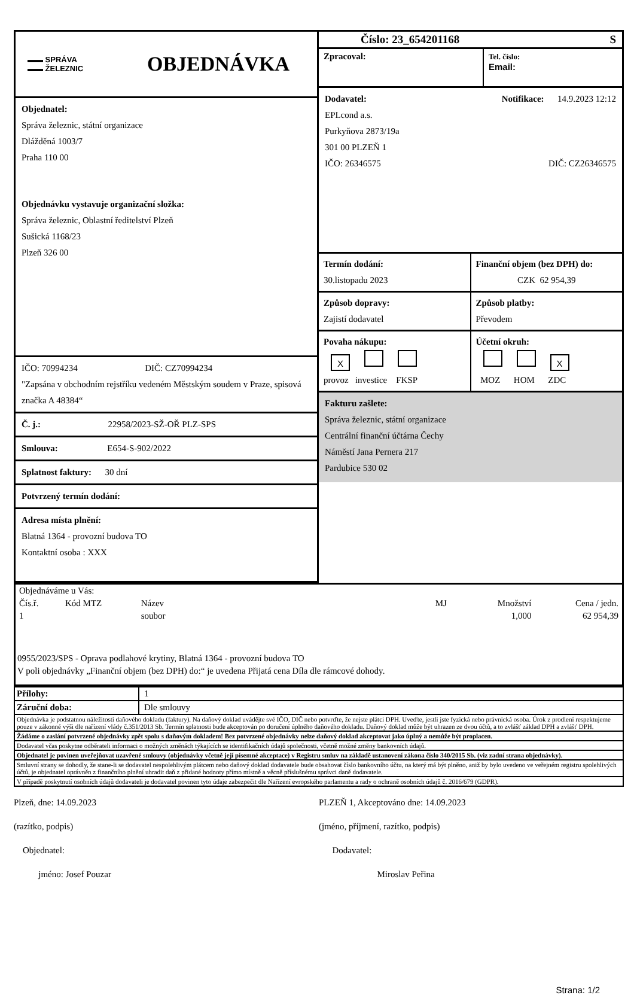▬▬ SPRÁVA
▬▬ ŽELEZNIC
OBJEDNÁVKA
Objednatel:
Správa železnic, státní organizace
Dlážděná 1003/7
Praha 110 00
Objednávku vystavuje organizační složka:
Správa železnic, Oblastní ředitelství Plzeň
Sušická 1168/23
Plzeň 326 00
IČO: 70994234 DIČ: CZ70994234
"Zapsána v obchodním rejstříku vedeném Městským soudem v Praze, spisová značka A 48384“
Č. j.: 22958/2023-SŽ-OŘ PLZ-SPS
Smlouva: E654-S-902/2022
Splatnost faktury: 30 dní
Potvrzený termín dodání:
Adresa místa plnění:
Blatná 1364 - provozní budova TO
Kontaktní osoba : XXX
Číslo: 23_654201168 S
Zpracoval:
Tel. číslo:
Email:
Dodavatel: Notifikace: 14.9.2023 12:12
EPLcond a.s.
Purkyňova 2873/19a
301 00 PLZEŇ 1
IČO: 26346575 DIČ: CZ26346575
Termín dodání:
30.listopadu 2023
Finanční objem (bez DPH) do:
CZK 62 954,39
Způsob dopravy:
Zajistí dodavatel
Způsob platby:
Převodem
Povaha nákupu:
X
provoz investice FKSP
Účetní okruh:
X
MOZ HOM ZDC
Fakturu zašlete:
Správa železnic, státní organizace
Centrální finanční účtárna Čechy
Náměstí Jana Pernera 217
Pardubice 530 02
| Objednáváme u Vás: | | | | | |
| Čís.ř. | Kód MTZ | Název | MJ | Množství | Cena / jedn. |
| 1 | | soubor | | 1,000 | 62 954,39 |
0955/2023/SPS - Oprava podlahové krytiny, Blatná 1364 - provozní budova TO
V poli objednávky „Finanční objem (bez DPH) do:“ je uvedena Přijatá cena Díla dle rámcové dohody.
| Přílohy: | 1 |
| Záruční doba: | Dle smlouvy |
Objednávka je podstatnou náležitostí daňového dokladu (faktury). Na daňový doklad uvádějte své IČO, DIČ nebo potvrďte, že nejste plátci DPH. Uveďte, jestli jste fyzická nebo právnická osoba. Úrok z prodlení respektujeme pouze v zákonné výši dle nařízení vlády č.351/2013 Sb. Termín splatnosti bude akceptován po doručení úplného daňového dokladu. Daňový doklad může být uhrazen ze dvou účtů, a to zvlášť základ DPH a zvlášť DPH.
Žádáme o zaslání potvrzené objednávky zpět spolu s daňovým dokladem! Bez potvrzené objednávky nelze daňový doklad akceptovat jako úplný a nemůže být proplacen.
Dodavatel včas poskytne odběrateli informaci o možných změnách týkajících se identifikačních údajů společnosti, včetně možné změny bankovních údajů.
Objednatel je povinen uveřejňovat uzavřené smlouvy (objednávky včetně její písemné akceptace) v Registru smluv na základě ustanovení zákona číslo 340/2015 Sb. (viz zadní strana objednávky).
Smluvní strany se dohodly, že stane-li se dodavatel nespolehlivým plátcem nebo daňový doklad dodavatele bude obsahovat číslo bankovního účtu, na který má být plněno, aniž by bylo uvedeno ve veřejném registru spolehlivých účtů, je objednatel oprávněn z finančního plnění uhradit daň z přidané hodnoty přímo místně a věcně příslušnému správci daně dodavatele.
V případě poskytnutí osobních údajů dodavateli je dodavatel povinen tyto údaje zabezpečit dle Nařízení evropského parlamentu a rady o ochraně osobních údajů č. 2016/679 (GDPR).
Plzeň, dne: 14.09.2023
(razítko, podpis)
Objednatel:
jméno: Josef Pouzar
PLZEŇ 1, Akceptováno dne: 14.09.2023
(jméno, příjmení, razítko, podpis)
Dodavatel:
Miroslav Peřina
Strana: 1/2